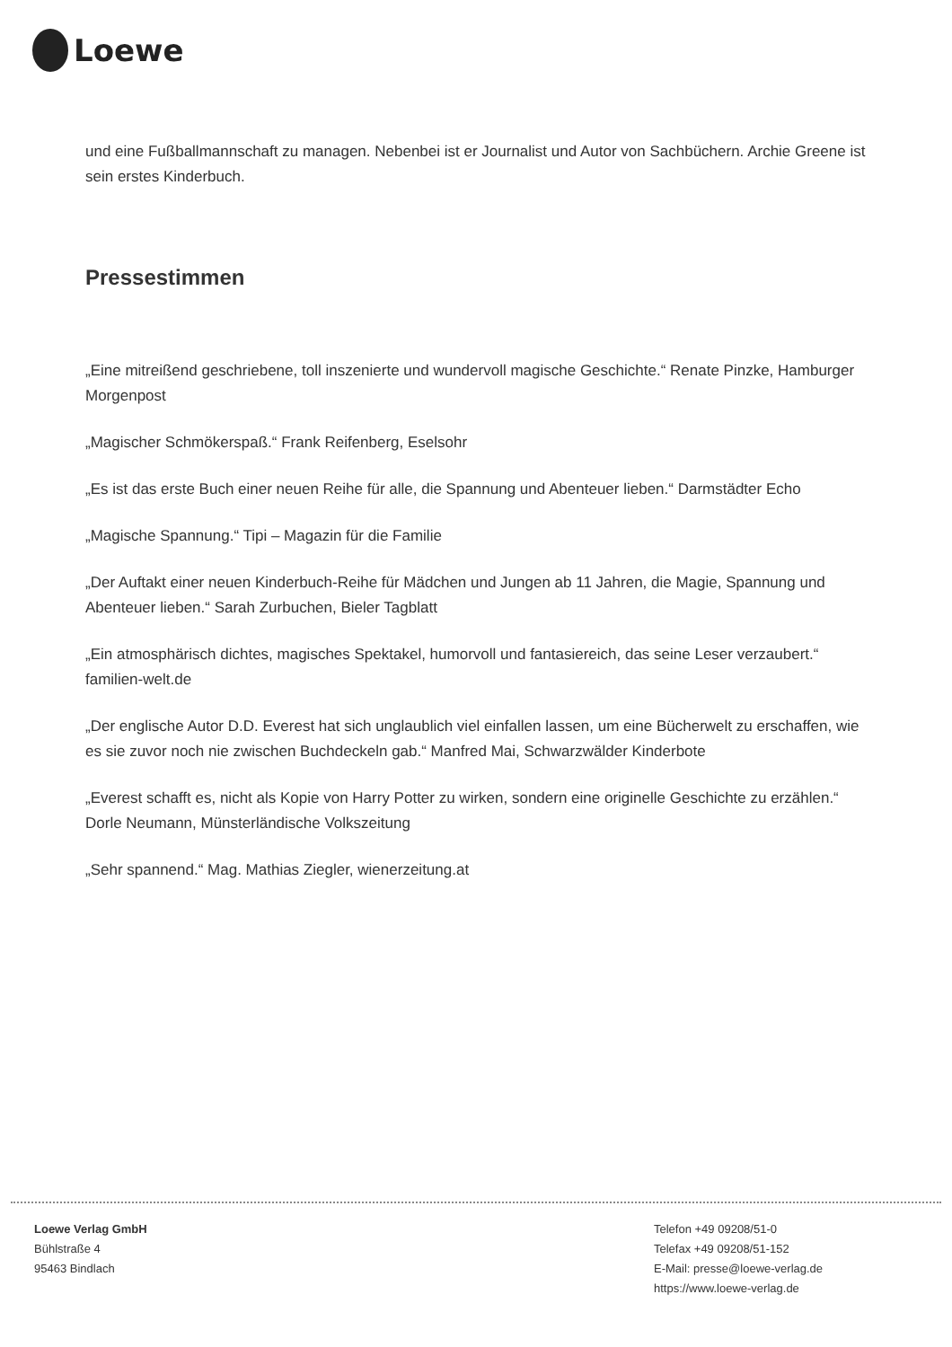Loewe
und eine Fußballmannschaft zu managen. Nebenbei ist er Journalist und Autor von Sachbüchern. Archie Greene ist sein erstes Kinderbuch.
Pressestimmen
„Eine mitreißend geschriebene, toll inszenierte und wundervoll magische Geschichte.“ Renate Pinzke, Hamburger Morgenpost
„Magischer Schmökerspaß.“ Frank Reifenberg, Eselsohr
„Es ist das erste Buch einer neuen Reihe für alle, die Spannung und Abenteuer lieben.“ Darmstädter Echo
„Magische Spannung.“ Tipi – Magazin für die Familie
„Der Auftakt einer neuen Kinderbuch-Reihe für Mädchen und Jungen ab 11 Jahren, die Magie, Spannung und Abenteuer lieben.“ Sarah Zurbuchen, Bieler Tagblatt
„Ein atmosphärisch dichtes, magisches Spektakel, humorvoll und fantasiereich, das seine Leser verzaubert.“ familien-welt.de
„Der englische Autor D.D. Everest hat sich unglaublich viel einfallen lassen, um eine Bücherwelt zu erschaffen, wie es sie zuvor noch nie zwischen Buchdeckeln gab.“ Manfred Mai, Schwarzwälder Kinderbote
„Everest schafft es, nicht als Kopie von Harry Potter zu wirken, sondern eine originelle Geschichte zu erzählen.“ Dorle Neumann, Münsterländische Volkszeitung
„Sehr spannend.“ Mag. Mathias Ziegler, wienerzeitung.at
Loewe Verlag GmbH
Bühlstraße 4
95463 Bindlach
Telefon +49 09208/51-0
Telefax +49 09208/51-152
E-Mail: presse@loewe-verlag.de
https://www.loewe-verlag.de